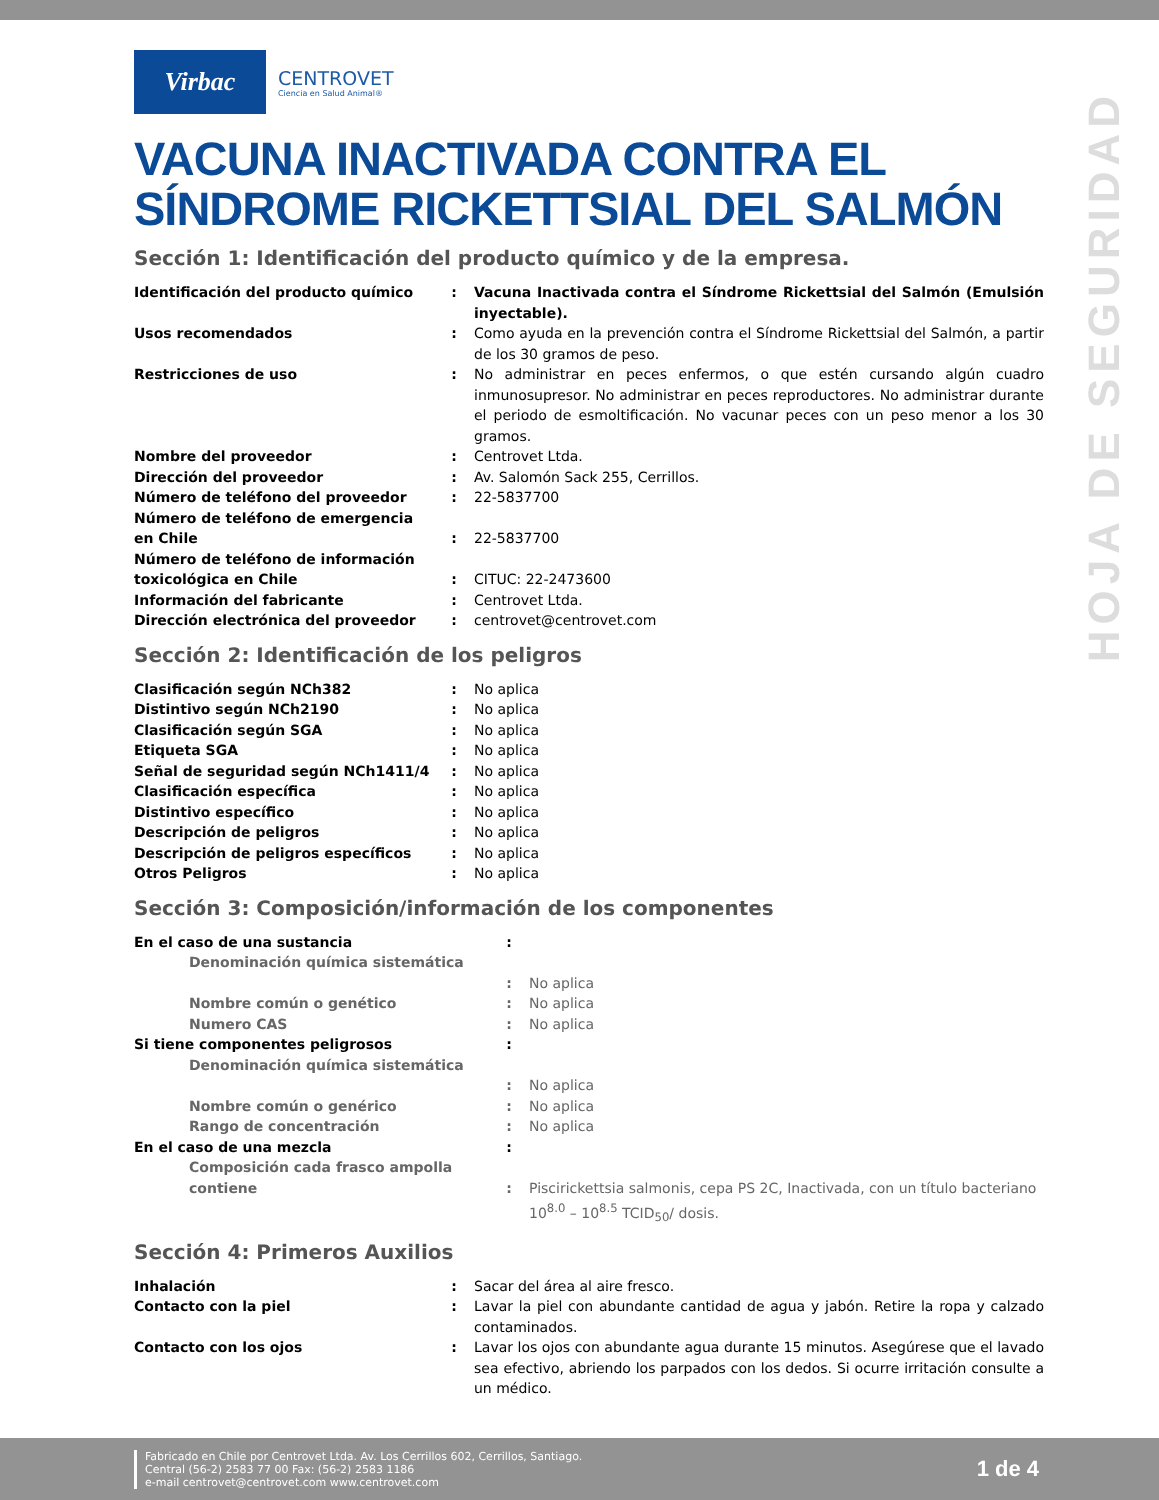HOJA DE SEGURIDAD
Virbac
CENTROVET
Ciencia en Salud Animal®
VACUNA INACTIVADA CONTRA EL SÍNDROME RICKETTSIAL DEL SALMÓN
Sección 1: Identificación del producto químico y de la empresa.
| Identificación del producto químico | : | Vacuna Inactivada contra el Síndrome Rickettsial del Salmón (Emulsión inyectable). |
| Usos recomendados | : | Como ayuda en la prevención contra el Síndrome Rickettsial del Salmón, a partir de los 30 gramos de peso. |
| Restricciones de uso | : | No administrar en peces enfermos, o que estén cursando algún cuadro inmunosupresor. No administrar en peces reproductores. No administrar durante el periodo de esmoltificación. No vacunar peces con un peso menor a los 30 gramos. |
| Nombre del proveedor | : | Centrovet Ltda. |
| Dirección del proveedor | : | Av. Salomón Sack 255, Cerrillos. |
| Número de teléfono del proveedor | : | 22-5837700 |
| Número de teléfono de emergencia en Chile | : | 22-5837700 |
| Número de teléfono de información toxicológica en Chile | : | CITUC: 22-2473600 |
| Información del fabricante | : | Centrovet Ltda. |
| Dirección electrónica del proveedor | : | centrovet@centrovet.com |
Sección 2: Identificación de los peligros
| Clasificación según NCh382 | : | No aplica |
| Distintivo según NCh2190 | : | No aplica |
| Clasificación según SGA | : | No aplica |
| Etiqueta SGA | : | No aplica |
| Señal de seguridad según NCh1411/4 | : | No aplica |
| Clasificación específica | : | No aplica |
| Distintivo específico | : | No aplica |
| Descripción de peligros | : | No aplica |
| Descripción de peligros específicos | : | No aplica |
| Otros Peligros | : | No aplica |
Sección 3: Composición/información de los componentes
| En el caso de una sustancia | : | |
| Denominación química sistemática | : | No aplica |
| Nombre común o genético | : | No aplica |
| Numero CAS | : | No aplica |
| Si tiene componentes peligrosos | : | |
| Denominación química sistemática | : | No aplica |
| Nombre común o genérico | : | No aplica |
| Rango de concentración | : | No aplica |
| En el caso de una mezcla | : | |
| Composición cada frasco ampolla contiene | : | Piscirickettsia salmonis, cepa PS 2C, Inactivada, con un título bacteriano 10<sup>8.0</sup> – 10<sup>8.5</sup> TCID<sub>50</sub>/ dosis. |
Sección 4: Primeros Auxilios
| Inhalación | : | Sacar del área al aire fresco. |
| Contacto con la piel | : | Lavar la piel con abundante cantidad de agua y jabón. Retire la ropa y calzado contaminados. |
| Contacto con los ojos | : | Lavar los ojos con abundante agua durante 15 minutos. Asegúrese que el lavado sea efectivo, abriendo los parpados con los dedos. Si ocurre irritación consulte a un médico. |
Fabricado en Chile por Centrovet Ltda. Av. Los Cerrillos 602, Cerrillos, Santiago.
Central (56-2) 2583 77 00 Fax: (56-2) 2583 1186
e-mail centrovet@centrovet.com www.centrovet.com
1 de 4